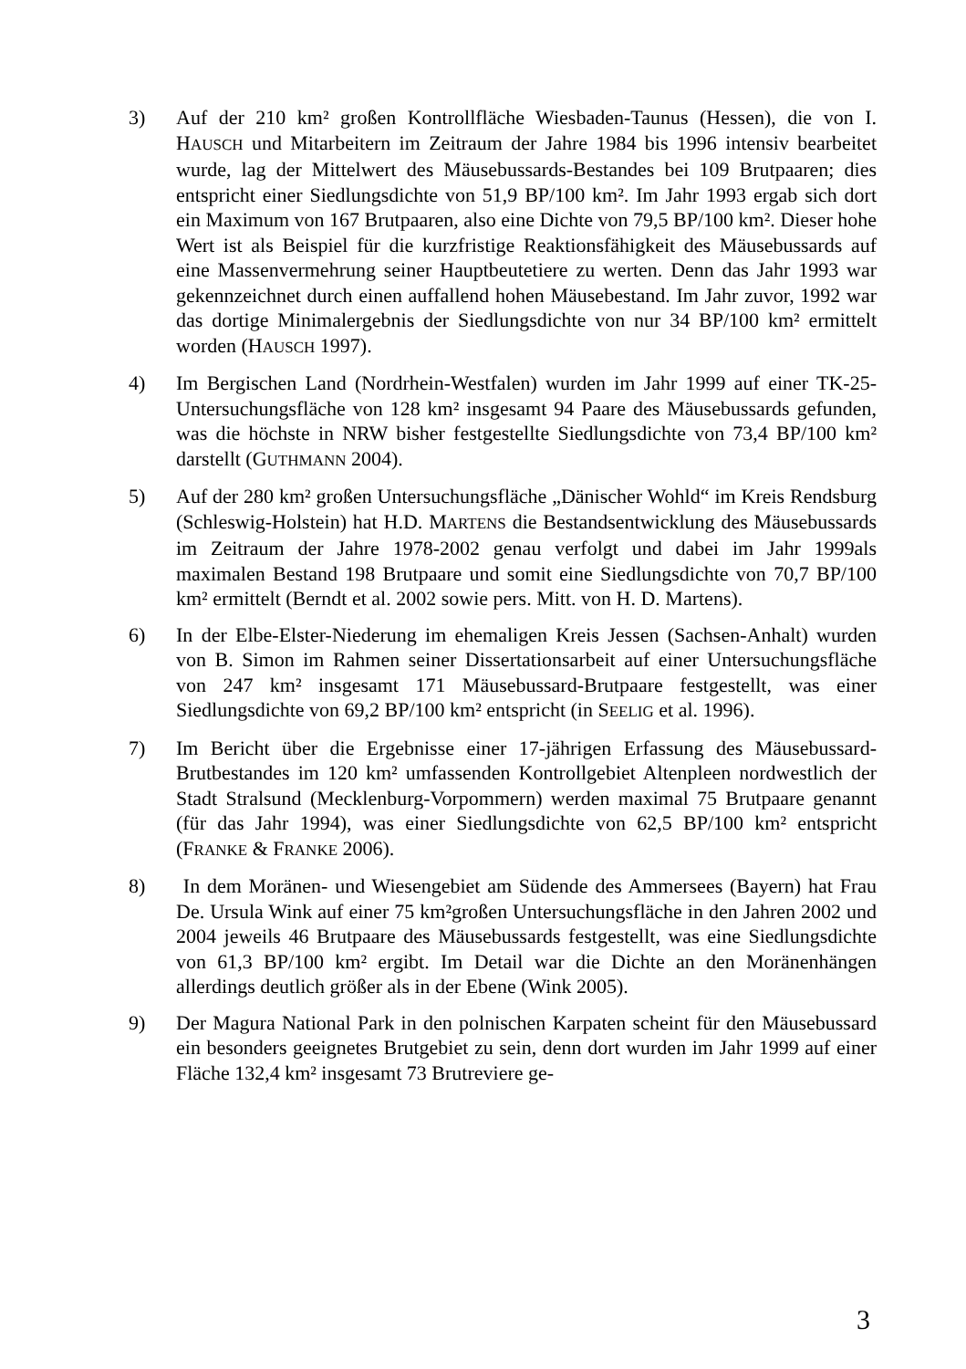3) Auf der 210 km² großen Kontrollfläche Wiesbaden-Taunus (Hessen), die von I. HAUSCH und Mitarbeitern im Zeitraum der Jahre 1984 bis 1996 intensiv bearbeitet wurde, lag der Mittelwert des Mäusebussards-Bestandes bei 109 Brutpaaren; dies entspricht einer Siedlungsdichte von 51,9 BP/100 km². Im Jahr 1993 ergab sich dort ein Maximum von 167 Brutpaaren, also eine Dichte von 79,5 BP/100 km². Dieser hohe Wert ist als Beispiel für die kurzfristige Reaktionsfähigkeit des Mäusebussards auf eine Massenvermehrung seiner Hauptbeutetiere zu werten. Denn das Jahr 1993 war gekennzeichnet durch einen auffallend hohen Mäusebestand. Im Jahr zuvor, 1992 war das dortige Minimalergebnis der Siedlungsdichte von nur 34 BP/100 km² ermittelt worden (HAUSCH 1997).
4) Im Bergischen Land (Nordrhein-Westfalen) wurden im Jahr 1999 auf einer TK-25-Untersuchungsfläche von 128 km² insgesamt 94 Paare des Mäusebussards gefunden, was die höchste in NRW bisher festgestellte Siedlungsdichte von 73,4 BP/100 km² darstellt (GUTHMANN 2004).
5) Auf der 280 km² großen Untersuchungsfläche „Dänischer Wohld“ im Kreis Rendsburg (Schleswig-Holstein) hat H.D. MARTENS die Bestandsentwicklung des Mäusebussards im Zeitraum der Jahre 1978-2002 genau verfolgt und dabei im Jahr 1999als maximalen Bestand 198 Brutpaare und somit eine Siedlungsdichte von 70,7 BP/100 km² ermittelt (Berndt et al. 2002 sowie pers. Mitt. von H. D. Martens).
6) In der Elbe-Elster-Niederung im ehemaligen Kreis Jessen (Sachsen-Anhalt) wurden von B. Simon im Rahmen seiner Dissertationsarbeit auf einer Untersuchungsfläche von 247 km² insgesamt 171 Mäusebussard-Brutpaare festgestellt, was einer Siedlungsdichte von 69,2 BP/100 km² entspricht (in SEELIG et al. 1996).
7) Im Bericht über die Ergebnisse einer 17-jährigen Erfassung des Mäusebussard-Brutbestandes im 120 km² umfassenden Kontrollgebiet Altenpleen nordwestlich der Stadt Stralsund (Mecklenburg-Vorpommern) werden maximal 75 Brutpaare genannt (für das Jahr 1994), was einer Siedlungsdichte von 62,5 BP/100 km² entspricht (FRANKE & FRANKE 2006).
8) In dem Moränen- und Wiesengebiet am Südende des Ammersees (Bayern) hat Frau De. Ursula Wink auf einer 75 km²großen Untersuchungsfläche in den Jahren 2002 und 2004 jeweils 46 Brutpaare des Mäusebussards festgestellt, was eine Siedlungsdichte von 61,3 BP/100 km² ergibt. Im Detail war die Dichte an den Moränenhängen allerdings deutlich größer als in der Ebene (Wink 2005).
9) Der Magura National Park in den polnischen Karpaten scheint für den Mäusebussard ein besonders geeignetes Brutgebiet zu sein, denn dort wurden im Jahr 1999 auf einer Fläche 132,4 km² insgesamt 73 Brutreviere ge-
3